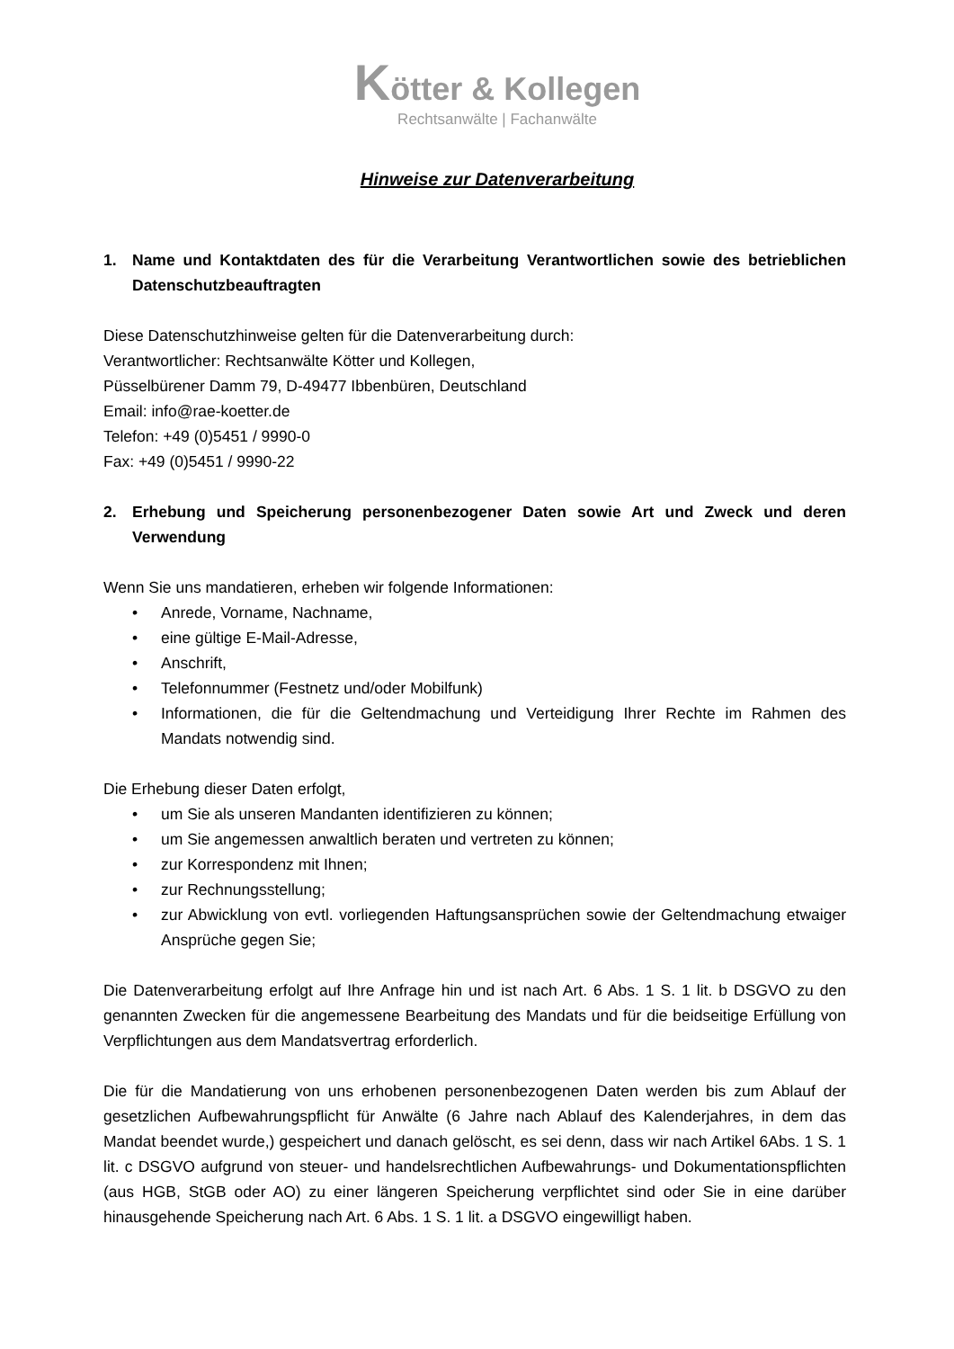Kötter & Kollegen
Rechtsanwälte | Fachanwälte
Hinweise zur Datenverarbeitung
1. Name und Kontaktdaten des für die Verarbeitung Verantwortlichen sowie des betrieblichen Datenschutzbeauftragten
Diese Datenschutzhinweise gelten für die Datenverarbeitung durch:
Verantwortlicher: Rechtsanwälte Kötter und Kollegen,
Püsselbürener Damm 79, D-49477 Ibbenbüren, Deutschland
Email: info@rae-koetter.de
Telefon: +49 (0)5451 / 9990-0
Fax: +49 (0)5451 / 9990-22
2. Erhebung und Speicherung personenbezogener Daten sowie Art und Zweck und deren Verwendung
Wenn Sie uns mandatieren, erheben wir folgende Informationen:
• Anrede, Vorname, Nachname,
• eine gültige E-Mail-Adresse,
• Anschrift,
• Telefonnummer (Festnetz und/oder Mobilfunk)
• Informationen, die für die Geltendmachung und Verteidigung Ihrer Rechte im Rahmen des Mandats notwendig sind.
Die Erhebung dieser Daten erfolgt,
• um Sie als unseren Mandanten identifizieren zu können;
• um Sie angemessen anwaltlich beraten und vertreten zu können;
• zur Korrespondenz mit Ihnen;
• zur Rechnungsstellung;
• zur Abwicklung von evtl. vorliegenden Haftungsansprüchen sowie der Geltendmachung etwaiger Ansprüche gegen Sie;
Die Datenverarbeitung erfolgt auf Ihre Anfrage hin und ist nach Art. 6 Abs. 1 S. 1 lit. b DSGVO zu den genannten Zwecken für die angemessene Bearbeitung des Mandats und für die beidseitige Erfüllung von Verpflichtungen aus dem Mandatsvertrag erforderlich.
Die für die Mandatierung von uns erhobenen personenbezogenen Daten werden bis zum Ablauf der gesetzlichen Aufbewahrungspflicht für Anwälte (6 Jahre nach Ablauf des Kalenderjahres, in dem das Mandat beendet wurde,) gespeichert und danach gelöscht, es sei denn, dass wir nach Artikel 6Abs. 1 S. 1 lit. c DSGVO aufgrund von steuer- und handelsrechtlichen Aufbewahrungs- und Dokumentationspflichten (aus HGB, StGB oder AO) zu einer längeren Speicherung verpflichtet sind oder Sie in eine darüber hinausgehende Speicherung nach Art. 6 Abs. 1 S. 1 lit. a DSGVO eingewilligt haben.